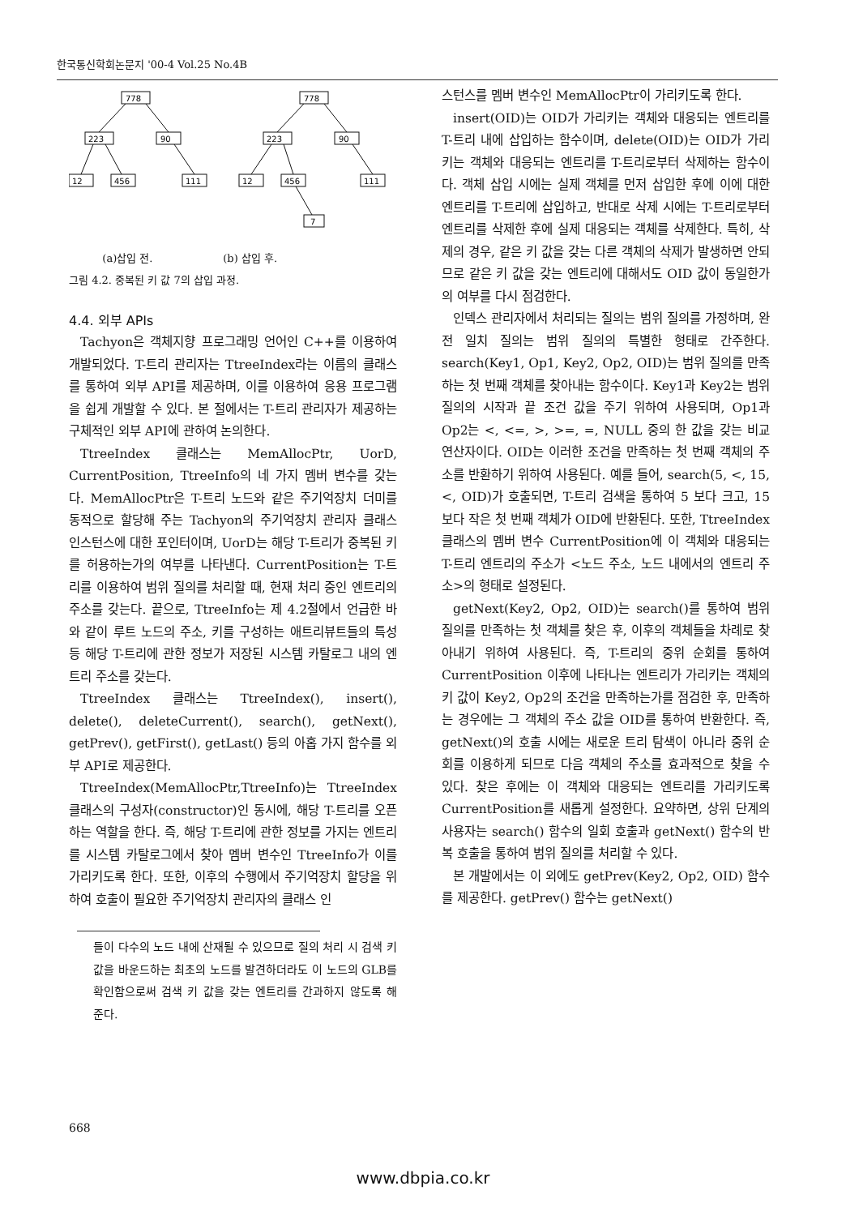한국통신학회논문지 '00-4 Vol.25 No.4B
778
223
90
12
456
111
778
223
90
12
456
111
7
(a)삽입 전. (b) 삽입 후.
그림 4.2. 중복된 키 값 7의 삽입 과정.
4.4. 외부 APIs
Tachyon은 객체지향 프로그래밍 언어인 C++를 이용하여 개발되었다. T-트리 관리자는 TtreeIndex라는 이름의 클래스를 통하여 외부 API를 제공하며, 이를 이용하여 응용 프로그램을 쉽게 개발할 수 있다. 본 절에서는 T-트리 관리자가 제공하는 구체적인 외부 API에 관하여 논의한다.
TtreeIndex 클래스는 MemAllocPtr, UorD, CurrentPosition, TtreeInfo의 네 가지 멤버 변수를 갖는다. MemAllocPtr은 T-트리 노드와 같은 주기억장치 더미를 동적으로 할당해 주는 Tachyon의 주기억장치 관리자 클래스 인스턴스에 대한 포인터이며, UorD는 해당 T-트리가 중복된 키를 허용하는가의 여부를 나타낸다. CurrentPosition는 T-트리를 이용하여 범위 질의를 처리할 때, 현재 처리 중인 엔트리의 주소를 갖는다. 끝으로, TtreeInfo는 제 4.2절에서 언급한 바와 같이 루트 노드의 주소, 키를 구성하는 애트리뷰트들의 특성 등 해당 T-트리에 관한 정보가 저장된 시스템 카탈로그 내의 엔트리 주소를 갖는다.
TtreeIndex 클래스는 TtreeIndex(), insert(), delete(), deleteCurrent(), search(), getNext(), getPrev(), getFirst(), getLast() 등의 아홉 가지 함수를 외부 API로 제공한다.
TtreeIndex(MemAllocPtr,TtreeInfo)는 TtreeIndex 클래스의 구성자(constructor)인 동시에, 해당 T-트리를 오픈하는 역할을 한다. 즉, 해당 T-트리에 관한 정보를 가지는 엔트리를 시스템 카탈로그에서 찾아 멤버 변수인 TtreeInfo가 이를 가리키도록 한다. 또한, 이후의 수행에서 주기억장치 할당을 위하여 호출이 필요한 주기억장치 관리자의 클래스 인
들이 다수의 노드 내에 산재될 수 있으므로 질의 처리 시 검색 키 값을 바운드하는 최초의 노드를 발견하더라도 이 노드의 GLB를 확인함으로써 검색 키 값을 갖는 엔트리를 간과하지 않도록 해 준다.
스턴스를 멤버 변수인 MemAllocPtr이 가리키도록 한다.
insert(OID)는 OID가 가리키는 객체와 대응되는 엔트리를 T-트리 내에 삽입하는 함수이며, delete(OID)는 OID가 가리키는 객체와 대응되는 엔트리를 T-트리로부터 삭제하는 함수이다. 객체 삽입 시에는 실제 객체를 먼저 삽입한 후에 이에 대한 엔트리를 T-트리에 삽입하고, 반대로 삭제 시에는 T-트리로부터 엔트리를 삭제한 후에 실제 대응되는 객체를 삭제한다. 특히, 삭제의 경우, 같은 키 값을 갖는 다른 객체의 삭제가 발생하면 안되므로 같은 키 값을 갖는 엔트리에 대해서도 OID 값이 동일한가의 여부를 다시 점검한다.
인덱스 관리자에서 처리되는 질의는 범위 질의를 가정하며, 완전 일치 질의는 범위 질의의 특별한 형태로 간주한다. search(Key1, Op1, Key2, Op2, OID)는 범위 질의를 만족하는 첫 번째 객체를 찾아내는 함수이다. Key1과 Key2는 범위 질의의 시작과 끝 조건 값을 주기 위하여 사용되며, Op1과 Op2는 <, <=, >, >=, =, NULL 중의 한 값을 갖는 비교 연산자이다. OID는 이러한 조건을 만족하는 첫 번째 객체의 주소를 반환하기 위하여 사용된다. 예를 들어, search(5, <, 15, <, OID)가 호출되면, T-트리 검색을 통하여 5 보다 크고, 15 보다 작은 첫 번째 객체가 OID에 반환된다. 또한, TtreeIndex 클래스의 멤버 변수 CurrentPosition에 이 객체와 대응되는 T-트리 엔트리의 주소가 <노드 주소, 노드 내에서의 엔트리 주소>의 형태로 설정된다.
getNext(Key2, Op2, OID)는 search()를 통하여 범위 질의를 만족하는 첫 객체를 찾은 후, 이후의 객체들을 차례로 찾아내기 위하여 사용된다. 즉, T-트리의 중위 순회를 통하여 CurrentPosition 이후에 나타나는 엔트리가 가리키는 객체의 키 값이 Key2, Op2의 조건을 만족하는가를 점검한 후, 만족하는 경우에는 그 객체의 주소 값을 OID를 통하여 반환한다. 즉, getNext()의 호출 시에는 새로운 트리 탐색이 아니라 중위 순회를 이용하게 되므로 다음 객체의 주소를 효과적으로 찾을 수 있다. 찾은 후에는 이 객체와 대응되는 엔트리를 가리키도록 CurrentPosition를 새롭게 설정한다. 요약하면, 상위 단계의 사용자는 search() 함수의 일회 호출과 getNext() 함수의 반복 호출을 통하여 범위 질의를 처리할 수 있다.
본 개발에서는 이 외에도 getPrev(Key2, Op2, OID) 함수를 제공한다. getPrev() 함수는 getNext()
668
www.dbpia.co.kr